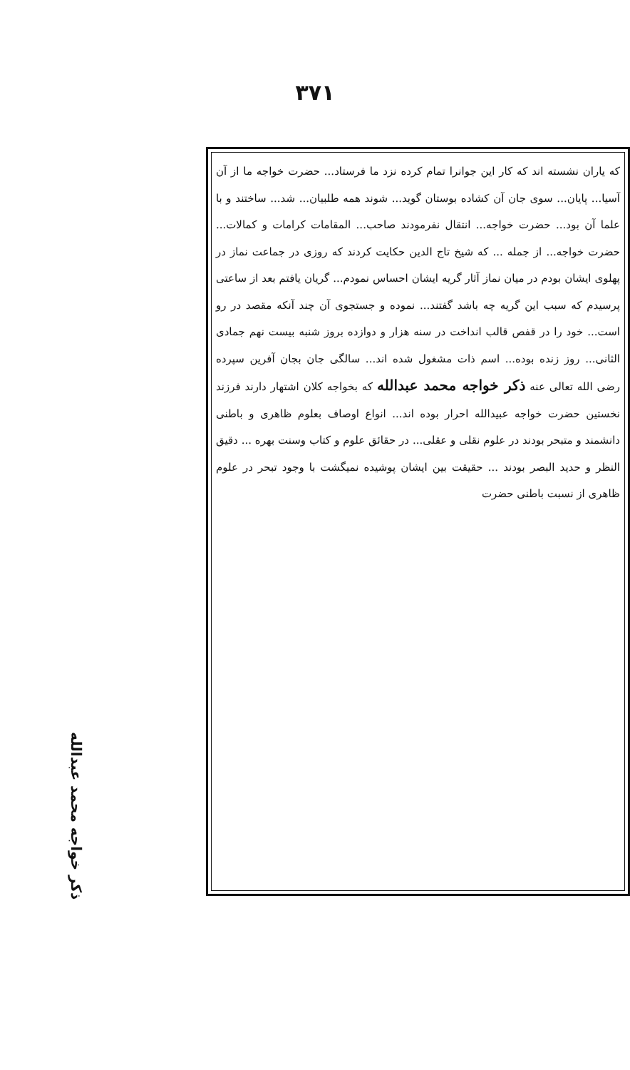۳۷۱
ذکر خواجه محمد عبدالله
که یاران نشسته اند که کار این جوانرا تمام کرده نزد ما فرستاد... حضرت خواجه ما از آن آسیا... پایان... سوی جان آن کشاده بوستان گوید... شوند همه طلبیان... شد... ساختند و با علما آن بود... حضرت خواجه... انتقال نفرمودند صاحب... المقامات کرامات و کمالات... حضرت خواجه... از جمله ... که شیخ تاج الدین حکایت کردند که روزی در جماعت نماز در پهلوی ایشان بودم در میان نماز آثار گریه ایشان احساس نمودم... گریان یافتم بعد از ساعتی پرسیدم که سبب این گریه چه باشد گفتند... نموده و جستجوی آن چند آنکه مقصد در رو است... خود را در قفص قالب انداخت در سنه هزار و دوازده بروز شنبه بیست نهم جمادی الثانی... روز زنده بوده... اسم ذات مشغول شده اند... سالگی جان بجان آفرین سپرده رضی الله تعالی عنه ذکر خواجه محمد عبدالله که بخواجه کلان اشتهار دارند فرزند نخستین حضرت خواجه عبیدالله احرار بوده اند... انواع اوصاف بعلوم ظاهری و باطنی دانشمند و متبحر بودند در علوم نقلی و عقلی... در حقائق علوم و کتاب وسنت بهره ... دقیق النظر و حدید البصر بودند ... حقیقت بین ایشان پوشیده نمیگشت با وجود تبحر در علوم ظاهری از نسبت باطنی حضرت